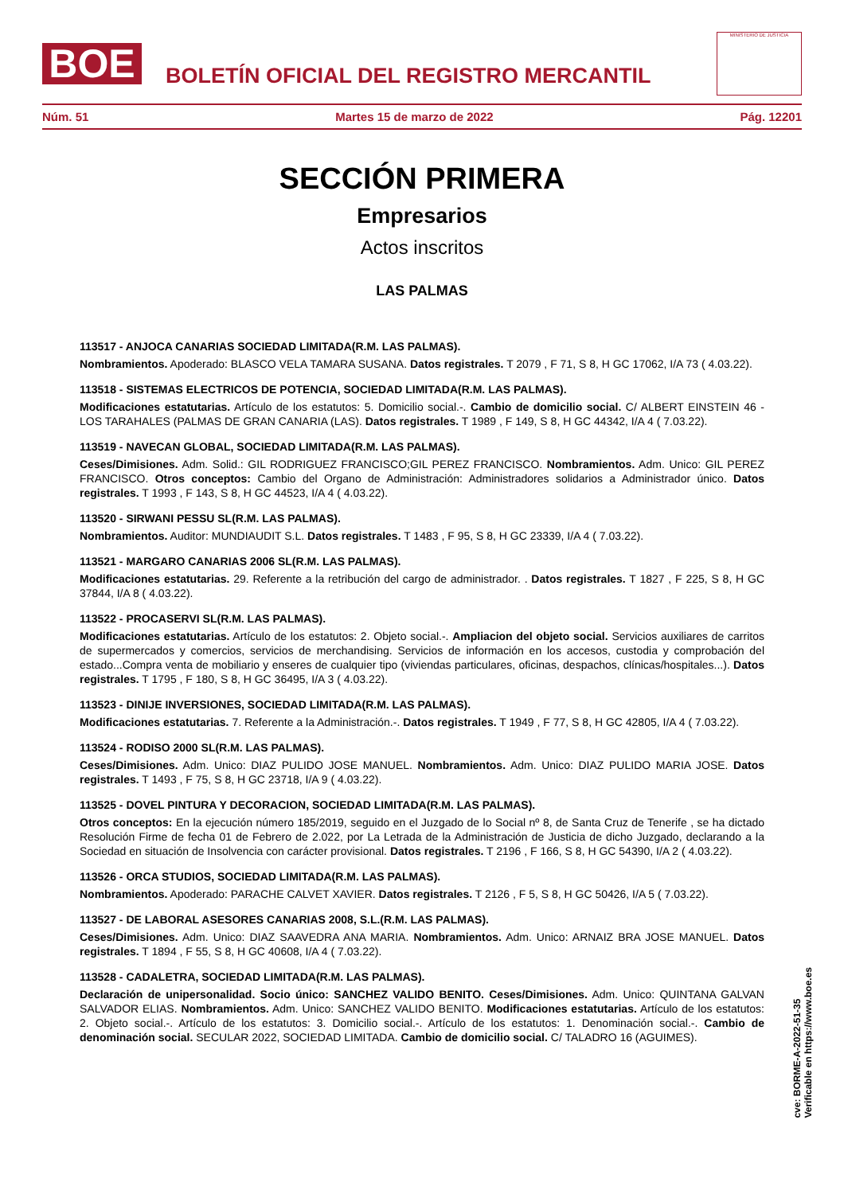BOE
BOLETÍN OFICIAL DEL REGISTRO MERCANTIL
MINISTERIO DE JUSTICIA
Núm. 51 Martes 15 de marzo de 2022 Pág. 12201
SECCIÓN PRIMERA
Empresarios
Actos inscritos
LAS PALMAS
113517 - ANJOCA CANARIAS SOCIEDAD LIMITADA(R.M. LAS PALMAS).
Nombramientos. Apoderado: BLASCO VELA TAMARA SUSANA. Datos registrales. T 2079 , F 71, S 8, H GC 17062, I/A 73 ( 4.03.22).
113518 - SISTEMAS ELECTRICOS DE POTENCIA, SOCIEDAD LIMITADA(R.M. LAS PALMAS).
Modificaciones estatutarias. Artículo de los estatutos: 5. Domicilio social.-. Cambio de domicilio social. C/ ALBERT EINSTEIN 46 - LOS TARAHALES (PALMAS DE GRAN CANARIA (LAS). Datos registrales. T 1989 , F 149, S 8, H GC 44342, I/A 4 ( 7.03.22).
113519 - NAVECAN GLOBAL, SOCIEDAD LIMITADA(R.M. LAS PALMAS).
Ceses/Dimisiones. Adm. Solid.: GIL RODRIGUEZ FRANCISCO;GIL PEREZ FRANCISCO. Nombramientos. Adm. Unico: GIL PEREZ FRANCISCO. Otros conceptos: Cambio del Organo de Administración: Administradores solidarios a Administrador único. Datos registrales. T 1993 , F 143, S 8, H GC 44523, I/A 4 ( 4.03.22).
113520 - SIRWANI PESSU SL(R.M. LAS PALMAS).
Nombramientos. Auditor: MUNDIAUDIT S.L. Datos registrales. T 1483 , F 95, S 8, H GC 23339, I/A 4 ( 7.03.22).
113521 - MARGARO CANARIAS 2006 SL(R.M. LAS PALMAS).
Modificaciones estatutarias. 29. Referente a la retribución del cargo de administrador. . Datos registrales. T 1827 , F 225, S 8, H GC 37844, I/A 8 ( 4.03.22).
113522 - PROCASERVI SL(R.M. LAS PALMAS).
Modificaciones estatutarias. Artículo de los estatutos: 2. Objeto social.-. Ampliacion del objeto social. Servicios auxiliares de carritos de supermercados y comercios, servicios de merchandising. Servicios de información en los accesos, custodia y comprobación del estado...Compra venta de mobiliario y enseres de cualquier tipo (viviendas particulares, oficinas, despachos, clínicas/hospitales...). Datos registrales. T 1795 , F 180, S 8, H GC 36495, I/A 3 ( 4.03.22).
113523 - DINIJE INVERSIONES, SOCIEDAD LIMITADA(R.M. LAS PALMAS).
Modificaciones estatutarias. 7. Referente a la Administración.-. Datos registrales. T 1949 , F 77, S 8, H GC 42805, I/A 4 ( 7.03.22).
113524 - RODISO 2000 SL(R.M. LAS PALMAS).
Ceses/Dimisiones. Adm. Unico: DIAZ PULIDO JOSE MANUEL. Nombramientos. Adm. Unico: DIAZ PULIDO MARIA JOSE. Datos registrales. T 1493 , F 75, S 8, H GC 23718, I/A 9 ( 4.03.22).
113525 - DOVEL PINTURA Y DECORACION, SOCIEDAD LIMITADA(R.M. LAS PALMAS).
Otros conceptos: En la ejecución número 185/2019, seguido en el Juzgado de lo Social nº 8, de Santa Cruz de Tenerife , se ha dictado Resolución Firme de fecha 01 de Febrero de 2.022, por La Letrada de la Administración de Justicia de dicho Juzgado, declarando a la Sociedad en situación de Insolvencia con carácter provisional. Datos registrales. T 2196 , F 166, S 8, H GC 54390, I/A 2 ( 4.03.22).
113526 - ORCA STUDIOS, SOCIEDAD LIMITADA(R.M. LAS PALMAS).
Nombramientos. Apoderado: PARACHE CALVET XAVIER. Datos registrales. T 2126 , F 5, S 8, H GC 50426, I/A 5 ( 7.03.22).
113527 - DE LABORAL ASESORES CANARIAS 2008, S.L.(R.M. LAS PALMAS).
Ceses/Dimisiones. Adm. Unico: DIAZ SAAVEDRA ANA MARIA. Nombramientos. Adm. Unico: ARNAIZ BRA JOSE MANUEL. Datos registrales. T 1894 , F 55, S 8, H GC 40608, I/A 4 ( 7.03.22).
113528 - CADALETRA, SOCIEDAD LIMITADA(R.M. LAS PALMAS).
Declaración de unipersonalidad. Socio único: SANCHEZ VALIDO BENITO. Ceses/Dimisiones. Adm. Unico: QUINTANA GALVAN SALVADOR ELIAS. Nombramientos. Adm. Unico: SANCHEZ VALIDO BENITO. Modificaciones estatutarias. Artículo de los estatutos: 2. Objeto social.-. Artículo de los estatutos: 3. Domicilio social.-. Artículo de los estatutos: 1. Denominación social.-. Cambio de denominación social. SECULAR 2022, SOCIEDAD LIMITADA. Cambio de domicilio social. C/ TALADRO 16 (AGUIMES).
cve: BORME-A-2022-51-35
Verificable en https://www.boe.es